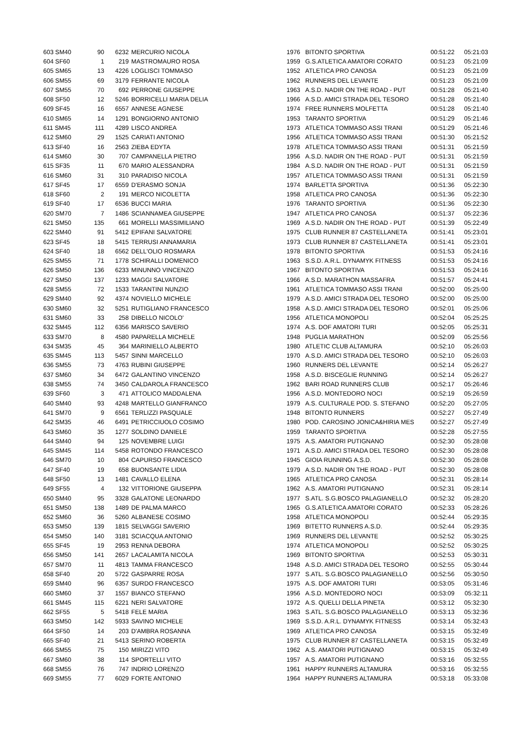| 603 SM40 | 90 | 6232 | MERCURIO NICOLA | 1976 | BITONTO SPORTIVA | 00:51:22 | 05:21:03 |
| 604 SF60 | 1 | 219 | MASTROMAURO ROSA | 1959 | G.S.ATLETICA AMATORI CORATO | 00:51:23 | 05:21:09 |
| 605 SM65 | 13 | 4226 | LOGLISCI TOMMASO | 1952 | ATLETICA PRO CANOSA | 00:51:23 | 05:21:09 |
| 606 SM55 | 69 | 3179 | FERRANTE NICOLA | 1962 | RUNNERS DEL LEVANTE | 00:51:23 | 05:21:09 |
| 607 SM55 | 70 | 692 | PERRONE GIUSEPPE | 1963 | A.S.D. NADIR ON THE ROAD - PUT | 00:51:28 | 05:21:40 |
| 608 SF50 | 12 | 5246 | BORRICELLI MARIA DELIA | 1966 | A.S.D. AMICI STRADA DEL TESORO | 00:51:28 | 05:21:40 |
| 609 SF45 | 16 | 6557 | ANNESE AGNESE | 1974 | FREE RUNNERS MOLFETTA | 00:51:28 | 05:21:40 |
| 610 SM65 | 14 | 1291 | BONGIORNO ANTONIO | 1953 | TARANTO SPORTIVA | 00:51:29 | 05:21:46 |
| 611 SM45 | 111 | 4289 | LISCO ANDREA | 1973 | ATLETICA TOMMASO ASSI TRANI | 00:51:29 | 05:21:46 |
| 612 SM60 | 29 | 1525 | CARIATI ANTONIO | 1956 | ATLETICA TOMMASO ASSI TRANI | 00:51:30 | 05:21:52 |
| 613 SF40 | 16 | 2563 | ZIEBA EDYTA | 1978 | ATLETICA TOMMASO ASSI TRANI | 00:51:31 | 05:21:59 |
| 614 SM60 | 30 | 707 | CAMPANELLA PIETRO | 1956 | A.S.D. NADIR ON THE ROAD - PUT | 00:51:31 | 05:21:59 |
| 615 SF35 | 11 | 670 | MARIO ALESSANDRA | 1984 | A.S.D. NADIR ON THE ROAD - PUT | 00:51:31 | 05:21:59 |
| 616 SM60 | 31 | 310 | PARADISO NICOLA | 1957 | ATLETICA TOMMASO ASSI TRANI | 00:51:31 | 05:21:59 |
| 617 SF45 | 17 | 6559 | D'ERASMO SONJA | 1974 | BARLETTA SPORTIVA | 00:51:36 | 05:22:30 |
| 618 SF60 | 2 | 191 | MERCO NICOLETTA | 1958 | ATLETICA PRO CANOSA | 00:51:36 | 05:22:30 |
| 619 SF40 | 17 | 6536 | BUCCI MARIA | 1976 | TARANTO SPORTIVA | 00:51:36 | 05:22:30 |
| 620 SM70 | 7 | 1486 | SCIANNAMEA GIUSEPPE | 1947 | ATLETICA PRO CANOSA | 00:51:37 | 05:22:36 |
| 621 SM50 | 135 | 661 | MORELLI MASSIMILIANO | 1969 | A.S.D. NADIR ON THE ROAD - PUT | 00:51:39 | 05:22:49 |
| 622 SM40 | 91 | 5412 | EPIFANI SALVATORE | 1975 | CLUB RUNNER 87 CASTELLANETA | 00:51:41 | 05:23:01 |
| 623 SF45 | 18 | 5415 | TERRUSI ANNAMARIA | 1973 | CLUB RUNNER 87 CASTELLANETA | 00:51:41 | 05:23:01 |
| 624 SF40 | 18 | 6562 | DELL'OLIO ROSMARA | 1978 | BITONTO SPORTIVA | 00:51:53 | 05:24:16 |
| 625 SM55 | 71 | 1778 | SCHIRALLI DOMENICO | 1963 | S.S.D. A.R.L. DYNAMYK FITNESS | 00:51:53 | 05:24:16 |
| 626 SM50 | 136 | 6233 | MINUNNO VINCENZO | 1967 | BITONTO SPORTIVA | 00:51:53 | 05:24:16 |
| 627 SM50 | 137 | 1233 | MAGGI SALVATORE | 1966 | A.S.D. MARATHON MASSAFRA | 00:51:57 | 05:24:41 |
| 628 SM55 | 72 | 1533 | TARANTINI NUNZIO | 1961 | ATLETICA TOMMASO ASSI TRANI | 00:52:00 | 05:25:00 |
| 629 SM40 | 92 | 4374 | NOVIELLO MICHELE | 1979 | A.S.D. AMICI STRADA DEL TESORO | 00:52:00 | 05:25:00 |
| 630 SM60 | 32 | 5251 | RUTIGLIANO FRANCESCO | 1958 | A.S.D. AMICI STRADA DEL TESORO | 00:52:01 | 05:25:06 |
| 631 SM60 | 33 | 258 | DIBELLO NICOLO' | 1956 | ATLETICA MONOPOLI | 00:52:04 | 05:25:25 |
| 632 SM45 | 112 | 6356 | MARISCO SAVERIO | 1974 | A.S. DOF AMATORI TURI | 00:52:05 | 05:25:31 |
| 633 SM70 | 8 | 4580 | PAPARELLA MICHELE | 1948 | PUGLIA MARATHON | 00:52:09 | 05:25:56 |
| 634 SM35 | 45 | 364 | MARINIELLO ALBERTO | 1980 | ATLETIC CLUB ALTAMURA | 00:52:10 | 05:26:03 |
| 635 SM45 | 113 | 5457 | SINNI MARCELLO | 1970 | A.S.D. AMICI STRADA DEL TESORO | 00:52:10 | 05:26:03 |
| 636 SM55 | 73 | 4763 | RUBINI GIUSEPPE | 1960 | RUNNERS DEL LEVANTE | 00:52:14 | 05:26:27 |
| 637 SM60 | 34 | 6472 | GALANTINO VINCENZO | 1958 | A.S.D. BISCEGLIE RUNNING | 00:52:14 | 05:26:27 |
| 638 SM55 | 74 | 3450 | CALDAROLA FRANCESCO | 1962 | BARI ROAD RUNNERS CLUB | 00:52:17 | 05:26:46 |
| 639 SF60 | 3 | 471 | ATTOLICO MADDALENA | 1956 | A.S.D. MONTEDORO NOCI | 00:52:19 | 05:26:59 |
| 640 SM40 | 93 | 4248 | MARTELLO GIANFRANCO | 1979 | A.S. CULTURALE POD. S. STEFANO | 00:52:20 | 05:27:05 |
| 641 SM70 | 9 | 6561 | TERLIZZI PASQUALE | 1948 | BITONTO RUNNERS | 00:52:27 | 05:27:49 |
| 642 SM35 | 46 | 6491 | PETRICCIUOLO COSIMO | 1980 | POD. CAROSINO JONICA&HIRIA MES | 00:52:27 | 05:27:49 |
| 643 SM60 | 35 | 1277 | SOLDINO DANIELE | 1959 | TARANTO SPORTIVA | 00:52:28 | 05:27:55 |
| 644 SM40 | 94 | 125 | NOVEMBRE LUIGI | 1975 | A.S. AMATORI PUTIGNANO | 00:52:30 | 05:28:08 |
| 645 SM45 | 114 | 5458 | ROTONDO FRANCESCO | 1971 | A.S.D. AMICI STRADA DEL TESORO | 00:52:30 | 05:28:08 |
| 646 SM70 | 10 | 804 | CAPURSO FRANCESCO | 1945 | GIOIA RUNNING A.S.D. | 00:52:30 | 05:28:08 |
| 647 SF40 | 19 | 658 | BUONSANTE LIDIA | 1979 | A.S.D. NADIR ON THE ROAD - PUT | 00:52:30 | 05:28:08 |
| 648 SF50 | 13 | 1481 | CAVALLO ELENA | 1965 | ATLETICA PRO CANOSA | 00:52:31 | 05:28:14 |
| 649 SF55 | 4 | 132 | VITTORIONE GIUSEPPA | 1962 | A.S. AMATORI PUTIGNANO | 00:52:31 | 05:28:14 |
| 650 SM40 | 95 | 3328 | GALATONE LEONARDO | 1977 | S.ATL. S.G.BOSCO PALAGIANELLO | 00:52:32 | 05:28:20 |
| 651 SM50 | 138 | 1489 | DE PALMA MARCO | 1965 | G.S.ATLETICA AMATORI CORATO | 00:52:33 | 05:28:26 |
| 652 SM60 | 36 | 5260 | ALBANESE COSIMO | 1958 | ATLETICA MONOPOLI | 00:52:44 | 05:29:35 |
| 653 SM50 | 139 | 1815 | SELVAGGI SAVERIO | 1969 | BITETTO RUNNERS A.S.D. | 00:52:44 | 05:29:35 |
| 654 SM50 | 140 | 3181 | SCIACQUA ANTONIO | 1969 | RUNNERS DEL LEVANTE | 00:52:52 | 05:30:25 |
| 655 SF45 | 19 | 2953 | RENNA DEBORA | 1974 | ATLETICA MONOPOLI | 00:52:52 | 05:30:25 |
| 656 SM50 | 141 | 2657 | LACALAMITA NICOLA | 1969 | BITONTO SPORTIVA | 00:52:53 | 05:30:31 |
| 657 SM70 | 11 | 4813 | TAMMA FRANCESCO | 1948 | A.S.D. AMICI STRADA DEL TESORO | 00:52:55 | 05:30:44 |
| 658 SF40 | 20 | 5722 | GASPARRE ROSA | 1977 | S.ATL. S.G.BOSCO PALAGIANELLO | 00:52:56 | 05:30:50 |
| 659 SM40 | 96 | 6357 | SURDO FRANCESCO | 1975 | A.S. DOF AMATORI TURI | 00:53:05 | 05:31:46 |
| 660 SM60 | 37 | 1557 | BIANCO STEFANO | 1956 | A.S.D. MONTEDORO NOCI | 00:53:09 | 05:32:11 |
| 661 SM45 | 115 | 6221 | NERI SALVATORE | 1972 | A.S. QUELLI DELLA PINETA | 00:53:12 | 05:32:30 |
| 662 SF55 | 5 | 5418 | FELE MARIA | 1963 | S.ATL. S.G.BOSCO PALAGIANELLO | 00:53:13 | 05:32:36 |
| 663 SM50 | 142 | 5933 | SAVINO MICHELE | 1969 | S.S.D. A.R.L. DYNAMYK FITNESS | 00:53:14 | 05:32:43 |
| 664 SF50 | 14 | 203 | D'AMBRA ROSANNA | 1969 | ATLETICA PRO CANOSA | 00:53:15 | 05:32:49 |
| 665 SF40 | 21 | 5413 | SERINO ROBERTA | 1975 | CLUB RUNNER 87 CASTELLANETA | 00:53:15 | 05:32:49 |
| 666 SM55 | 75 | 150 | MIRIZZI VITO | 1962 | A.S. AMATORI PUTIGNANO | 00:53:15 | 05:32:49 |
| 667 SM60 | 38 | 114 | SPORTELLI VITO | 1957 | A.S. AMATORI PUTIGNANO | 00:53:16 | 05:32:55 |
| 668 SM55 | 76 | 747 | INDRIO LORENZO | 1961 | HAPPY RUNNERS ALTAMURA | 00:53:16 | 05:32:55 |
| 669 SM55 | 77 | 6029 | FORTE ANTONIO | 1964 | HAPPY RUNNERS ALTAMURA | 00:53:18 | 05:33:08 |